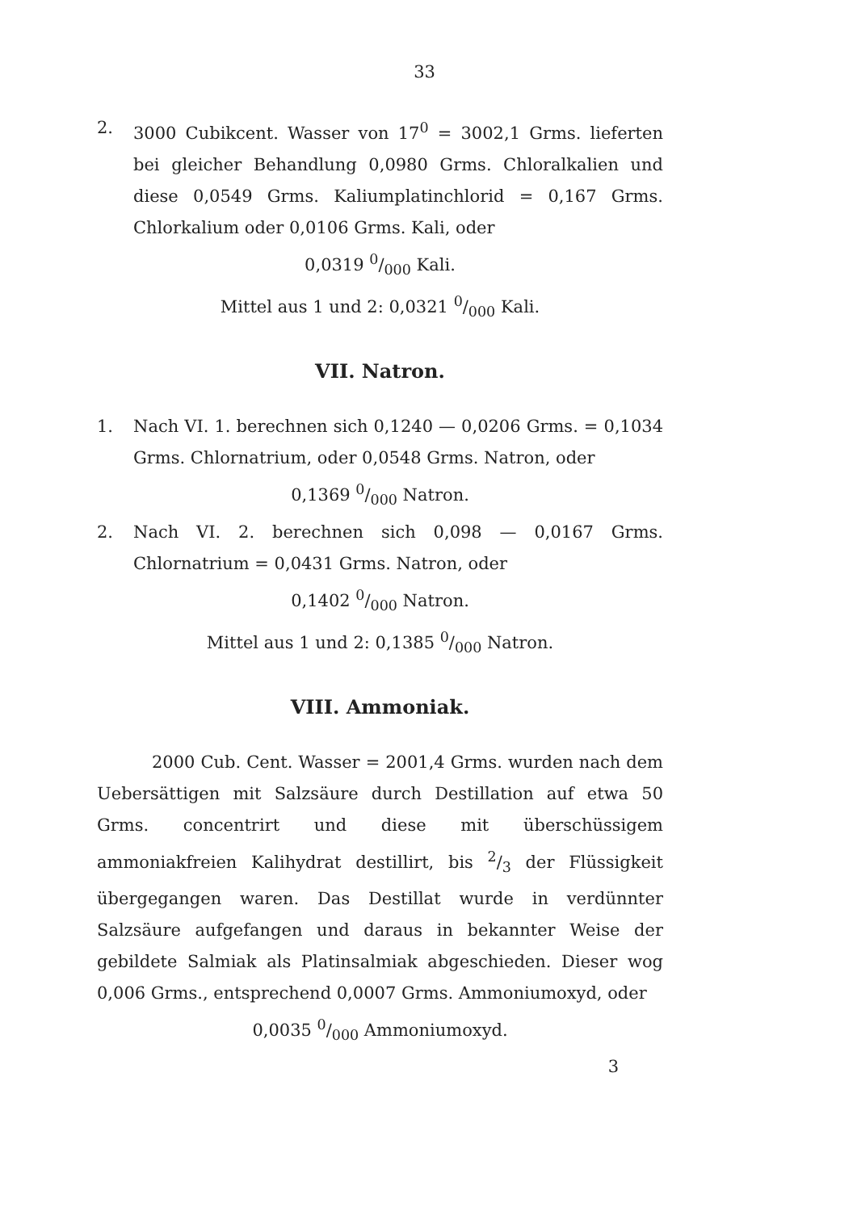33
2. 3000 Cubikcent. Wasser von 17<sup>0</sup> = 3002,1 Grms. lieferten bei gleicher Behandlung 0,0980 Grms. Chloralkalien und diese 0,0549 Grms. Kaliumplatinchlorid = 0,167 Grms. Chlorkalium oder 0,0106 Grms. Kali, oder
0,0319 0/000 Kali.
Mittel aus 1 und 2: 0,0321 0/000 Kali.
VII. Natron.
1. Nach VI. 1. berechnen sich 0,1240 — 0,0206 Grms. = 0,1034 Grms. Chlornatrium, oder 0,0548 Grms. Natron, oder
0,1369 0/000 Natron.
2. Nach VI. 2. berechnen sich 0,098 — 0,0167 Grms. Chlornatrium = 0,0431 Grms. Natron, oder
0,1402 0/000 Natron.
Mittel aus 1 und 2: 0,1385 0/000 Natron.
VIII. Ammoniak.
2000 Cub. Cent. Wasser = 2001,4 Grms. wurden nach dem Uebersättigen mit Salzsäure durch Destillation auf etwa 50 Grms. concentrirt und diese mit überschüssigem ammoniakfreien Kalihydrat destillirt, bis 2/3 der Flüssigkeit übergegangen waren. Das Destillat wurde in verdünnter Salzsäure aufgefangen und daraus in bekannter Weise der gebildete Salmiak als Platinsalmiak abgeschieden. Dieser wog 0,006 Grms., entsprechend 0,0007 Grms. Ammoniumoxyd, oder
0,0035 0/000 Ammoniumoxyd.
3